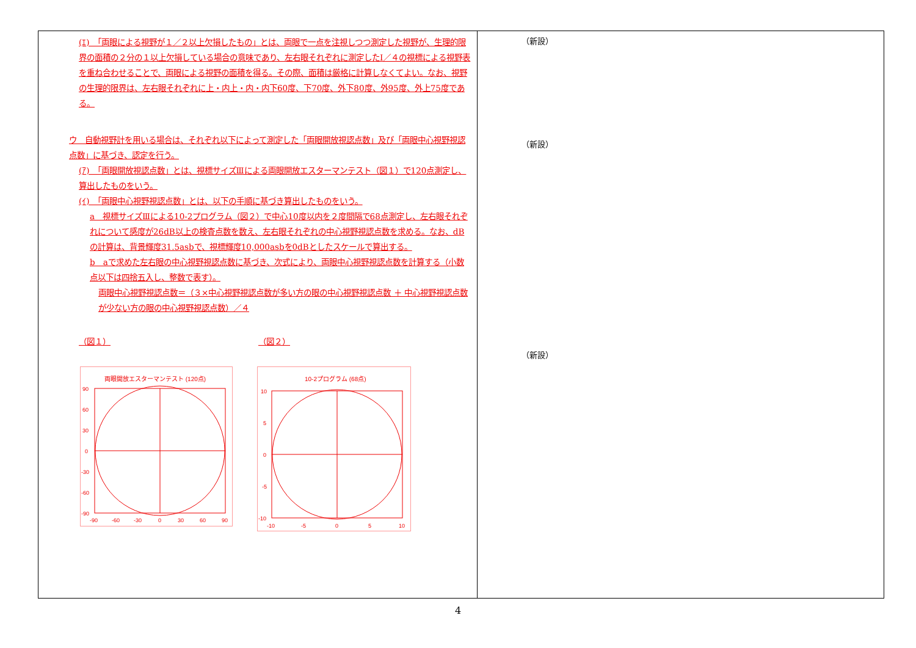| (ｴ) 「両眼による視野が１／２以上欠損したもの」とは、両眼で一点を注視しつつ測定した視野が、生理的限界の面積の２分の１以上欠損している場合の意味であり、左右眼それぞれに測定したⅠ／４の視標による視野表を重ね合わせることで、両眼による視野の面積を得る。その際、面積は厳格に計算しなくてよい。なお、視野の生理的限界は、左右眼それぞれに上・内上・内・内下60度、下70度、外下80度、外95度、外上75度である。 ウ 自動視野計を用いる場合は、それぞれ以下によって測定した「両眼開放視認点数」及び「両眼中心視野視認点数」に基づき、認定を行う。 (ｱ) 「両眼開放視認点数」とは、視標サイズⅢによる両眼開放エスターマンテスト（図１）で120点測定し、算出したものをいう。 (ｲ) 「両眼中心視野視認点数」とは、以下の手順に基づき算出したものをいう。 a 視標サイズⅢによる10-2プログラム（図２）で中心10度以内を２度間隔で68点測定し、左右眼それぞれについて感度が26dB以上の検査点数を数え、左右眼それぞれの中心視野視認点数を求める。なお、dBの計算は、背景輝度31.5asbで、視標輝度10,000asbを0dBとしたスケールで算出する。 b aで求めた左右眼の中心視野視認点数に基づき、次式により、両眼中心視野視認点数を計算する（小数点以下は四捨五入し、整数で表す）。 両眼中心視野視認点数＝（３×中心視野視認点数が多い方の眼の中心視野視認点数 ＋ 中心視野視認点数が少ない方の眼の中心視野視認点数）／４ （図１） （図２） 両眼開放エスターマンテスト (120点) 90 60 30 0 -30 -60 -90 -90 -60 -30 0 30 60 90 10-2プログラム (68点) 10 5 0 -5 -10 -10 -5 0 5 10 | （新設） （新設） （新設） |
4